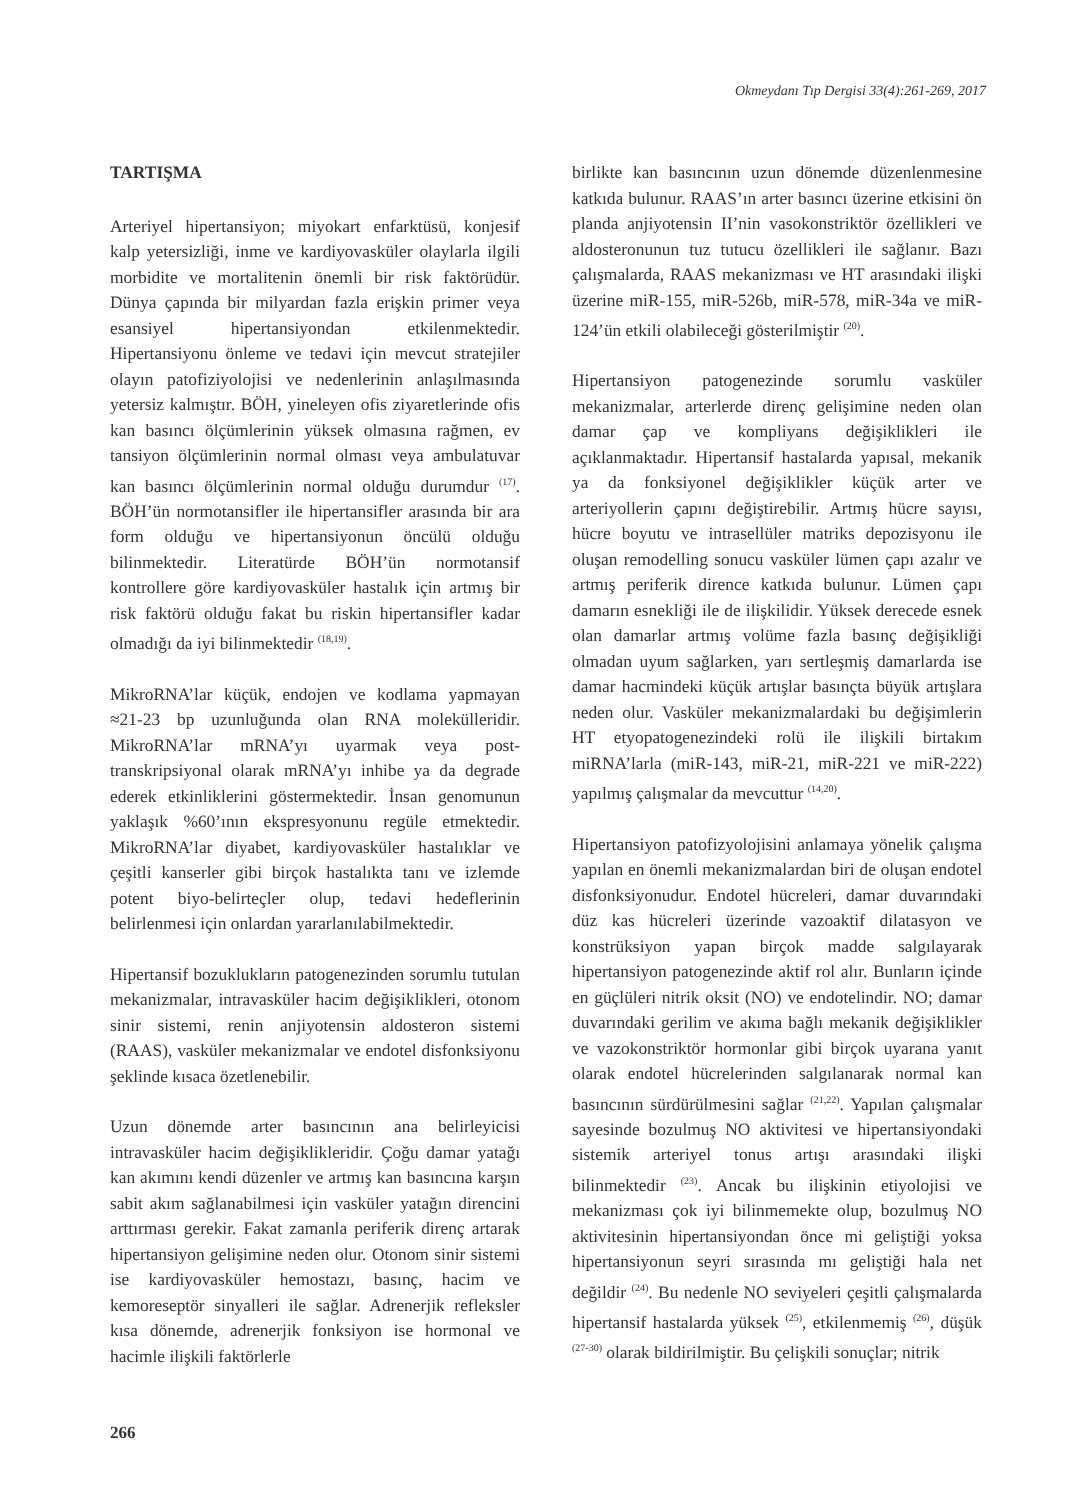Okmeydanı Tıp Dergisi 33(4):261-269, 2017
TARTIŞMA
Arteriyel hipertansiyon; miyokart enfarktüsü, konjesif kalp yetersizliği, inme ve kardiyovasküler olaylarla ilgili morbidite ve mortalitenin önemli bir risk faktörüdür. Dünya çapında bir milyardan fazla erişkin primer veya esansiyel hipertansiyondan etkilenmektedir. Hipertansiyonu önleme ve tedavi için mevcut stratejiler olayın patofiziyolojisi ve nedenlerinin anlaşılmasında yetersiz kalmıştır. BÖH, yineleyen ofis ziyaretlerinde ofis kan basıncı ölçümlerinin yüksek olmasına rağmen, ev tansiyon ölçümlerinin normal olması veya ambulatuvar kan basıncı ölçümlerinin normal olduğu durumdur <sup>(17)</sup>. BÖH’ün normotansifler ile hipertansifler arasında bir ara form olduğu ve hipertansiyonun öncülü olduğu bilinmektedir. Literatürde BÖH’ün normotansif kontrollere göre kardiyovasküler hastalık için artmış bir risk faktörü olduğu fakat bu riskin hipertansifler kadar olmadığı da iyi bilinmektedir <sup>(18,19)</sup>.
MikroRNA’lar küçük, endojen ve kodlama yapmayan ≈21-23 bp uzunluğunda olan RNA molekülleridir. MikroRNA’lar mRNA’yı uyarmak veya post-transkripsiyonal olarak mRNA’yı inhibe ya da degrade ederek etkinliklerini göstermektedir. İnsan genomunun yaklaşık %60’ının ekspresyonunu regüle etmektedir. MikroRNA’lar diyabet, kardiyovasküler hastalıklar ve çeşitli kanserler gibi birçok hastalıkta tanı ve izlemde potent biyo-belirteçler olup, tedavi hedeflerinin belirlenmesi için onlardan yararlanılabilmektedir.
Hipertansif bozuklukların patogenezinden sorumlu tutulan mekanizmalar, intravasküler hacim değişiklikleri, otonom sinir sistemi, renin anjiyotensin aldosteron sistemi (RAAS), vasküler mekanizmalar ve endotel disfonksiyonu şeklinde kısaca özetlenebilir.
Uzun dönemde arter basıncının ana belirleyicisi intravasküler hacim değişiklikleridir. Çoğu damar yatağı kan akımını kendi düzenler ve artmış kan basıncına karşın sabit akım sağlanabilmesi için vasküler yatağın direncini arttırması gerekir. Fakat zamanla periferik direnç artarak hipertansiyon gelişimine neden olur. Otonom sinir sistemi ise kardiyovasküler hemostazı, basınç, hacim ve kemoreseptör sinyalleri ile sağlar. Adrenerjik refleksler kısa dönemde, adrenerjik fonksiyon ise hormonal ve hacimle ilişkili faktörlerle
birlikte kan basıncının uzun dönemde düzenlenmesine katkıda bulunur. RAAS’ın arter basıncı üzerine etkisini ön planda anjiyotensin II’nin vasokonstriktör özellikleri ve aldosteronunun tuz tutucu özellikleri ile sağlanır. Bazı çalışmalarda, RAAS mekanizması ve HT arasındaki ilişki üzerine miR-155, miR-526b, miR-578, miR-34a ve miR-124’ün etkili olabileceği gösterilmiştir <sup>(20)</sup>.
Hipertansiyon patogenezinde sorumlu vasküler mekanizmalar, arterlerde direnç gelişimine neden olan damar çap ve kompliyans değişiklikleri ile açıklanmaktadır. Hipertansif hastalarda yapısal, mekanik ya da fonksiyonel değişiklikler küçük arter ve arteriyollerin çapını değiştirebilir. Artmış hücre sayısı, hücre boyutu ve intrasellüler matriks depozisyonu ile oluşan remodelling sonucu vasküler lümen çapı azalır ve artmış periferik dirence katkıda bulunur. Lümen çapı damarın esnekliği ile de ilişkilidir. Yüksek derecede esnek olan damarlar artmış volüme fazla basınç değişikliği olmadan uyum sağlarken, yarı sertleşmiş damarlarda ise damar hacmindeki küçük artışlar basınçta büyük artışlara neden olur. Vasküler mekanizmalardaki bu değişimlerin HT etyopatogenezindeki rolü ile ilişkili birtakım miRNA’larla (miR-143, miR-21, miR-221 ve miR-222) yapılmış çalışmalar da mevcuttur <sup>(14,20)</sup>.
Hipertansiyon patofizyolojisini anlamaya yönelik çalışma yapılan en önemli mekanizmalardan biri de oluşan endotel disfonksiyonudur. Endotel hücreleri, damar duvarındaki düz kas hücreleri üzerinde vazoaktif dilatasyon ve konstrüksiyon yapan birçok madde salgılayarak hipertansiyon patogenezinde aktif rol alır. Bunların içinde en güçlüleri nitrik oksit (NO) ve endotelindir. NO; damar duvarındaki gerilim ve akıma bağlı mekanik değişiklikler ve vazokonstriktör hormonlar gibi birçok uyarana yanıt olarak endotel hücrelerinden salgılanarak normal kan basıncının sürdürülmesini sağlar <sup>(21,22)</sup>. Yapılan çalışmalar sayesinde bozulmuş NO aktivitesi ve hipertansiyondaki sistemik arteriyel tonus artışı arasındaki ilişki bilinmektedir <sup>(23)</sup>. Ancak bu ilişkinin etiyolojisi ve mekanizması çok iyi bilinmemekte olup, bozulmuş NO aktivitesinin hipertansiyondan önce mi geliştiği yoksa hipertansiyonun seyri sırasında mı geliştiği hala net değildir <sup>(24)</sup>. Bu nedenle NO seviyeleri çeşitli çalışmalarda hipertansif hastalarda yüksek <sup>(25)</sup>, etkilenmemiş <sup>(26)</sup>, düşük <sup>(27-30)</sup> olarak bildirilmiştir. Bu çelişkili sonuçlar; nitrik
266